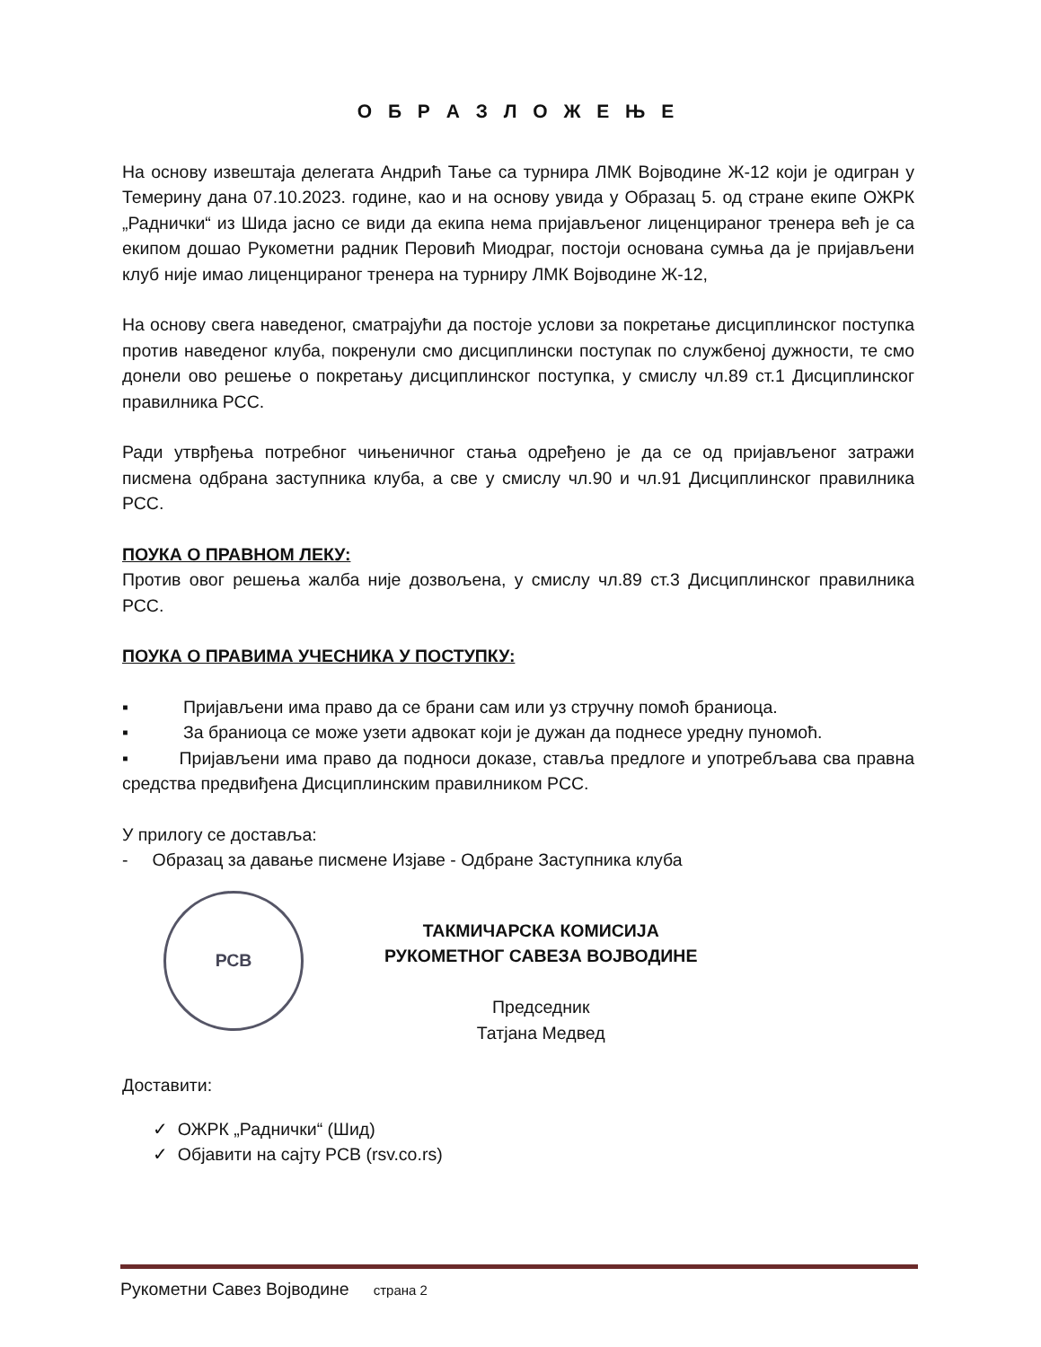О Б Р А З Л О Ж Е Њ Е
На основу извештаја делегата Андрић Тање са турнира ЛМК Војводине Ж-12 који је одигран у Темерину дана 07.10.2023. године, као и на основу увида у Образац 5. од стране екипе ОЖРК „Раднички“ из Шида јасно се види да екипа нема пријављеног лиценцираног тренера већ је са екипом дошао Рукометни радник Перовић Миодраг, постоји основана сумња да је пријављени клуб није имао лиценцираног тренера на турниру ЛМК Војводине Ж-12,
На основу свега наведеног, сматрајући да постоје услови за покретање дисциплинског поступка против наведеног клуба, покренули смо дисциплински поступак по службеној дужности, те смо донели ово решење о покретању дисциплинског поступка, у смислу чл.89 ст.1 Дисциплинског правилника РСС.
Ради утврђења потребног чињеничног стања одређено је да се од пријављеног затражи писмена одбрана заступника клуба, а све у смислу чл.90 и чл.91 Дисциплинског правилника РСС.
ПОУКА О ПРАВНОМ ЛЕКУ:
Против овог решења жалба није дозвољена, у смислу чл.89 ст.3 Дисциплинског правилника РСС.
ПОУКА О ПРАВИМА УЧЕСНИКА У ПОСТУПКУ:
▪ Пријављени има право да се брани сам или уз стручну помоћ браниоца.
▪ За браниоца се може узети адвокат који је дужан да поднесе уредну пуномоћ.
▪ Пријављени има право да подноси доказе, ставља предлоге и употребљава сва правна средства предвиђена Дисциплинским правилником РСС.
У прилогу се доставља:
- Образац за давање писмене Изјаве - Одбране Заступника клуба
РСВ
ТАКМИЧАРСКА КОМИСИЈА
РУКОМЕТНОГ САВЕЗА ВОЈВОДИНЕ
Председник
Татјана Медвед
Доставити:
✓ ОЖРК „Раднички“ (Шид)
✓ Објавити на сајту РСВ (rsv.co.rs)
Рукометни Савез Војводине страна 2